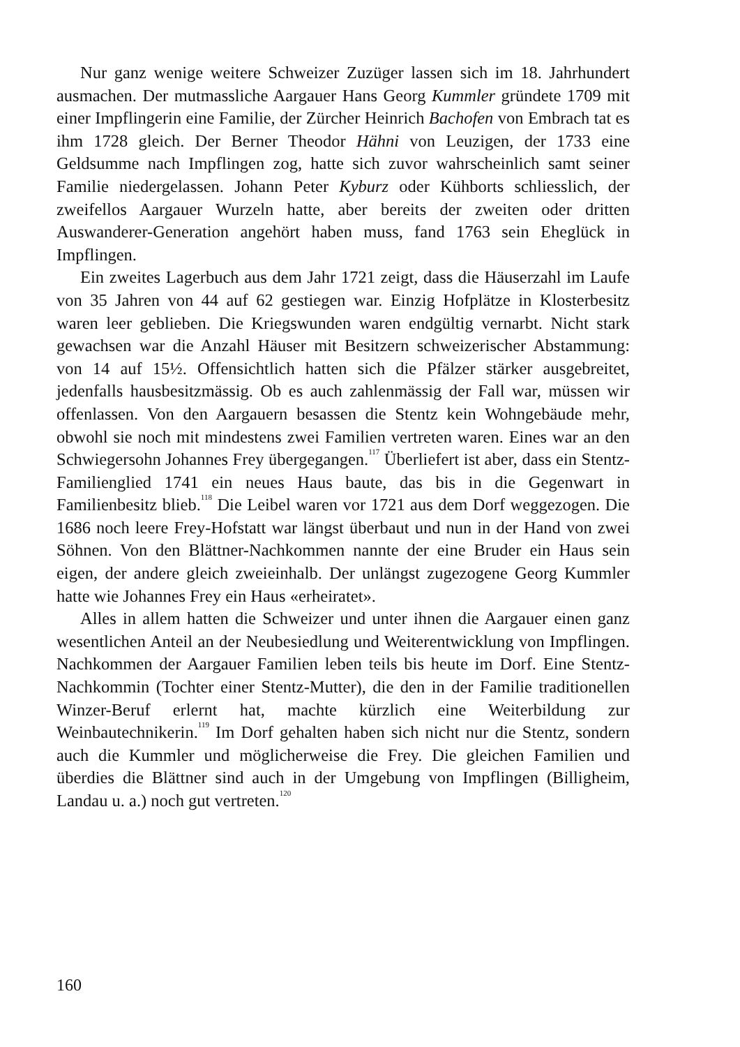Nur ganz wenige weitere Schweizer Zuzüger lassen sich im 18. Jahrhundert ausmachen. Der mutmassliche Aargauer Hans Georg Kummler gründete 1709 mit einer Impflingerin eine Familie, der Zürcher Heinrich Bachofen von Embrach tat es ihm 1728 gleich. Der Berner Theodor Hähni von Leuzigen, der 1733 eine Geldsumme nach Impflingen zog, hatte sich zuvor wahrscheinlich samt seiner Familie niedergelassen. Johann Peter Kyburz oder Kühborts schliesslich, der zweifellos Aargauer Wurzeln hatte, aber bereits der zweiten oder dritten Auswanderer-Generation angehört haben muss, fand 1763 sein Eheglück in Impflingen.
Ein zweites Lagerbuch aus dem Jahr 1721 zeigt, dass die Häuserzahl im Laufe von 35 Jahren von 44 auf 62 gestiegen war. Einzig Hofplätze in Klosterbesitz waren leer geblieben. Die Kriegswunden waren endgültig vernarbt. Nicht stark gewachsen war die Anzahl Häuser mit Besitzern schweizerischer Abstammung: von 14 auf 15½. Offensichtlich hatten sich die Pfälzer stärker ausgebreitet, jedenfalls hausbesitzmässig. Ob es auch zahlenmässig der Fall war, müssen wir offenlassen. Von den Aargauern besassen die Stentz kein Wohngebäude mehr, obwohl sie noch mit mindestens zwei Familien vertreten waren. Eines war an den Schwiegersohn Johannes Frey übergegangen.<sup>117</sup> Überliefert ist aber, dass ein Stentz-Familienglied 1741 ein neues Haus baute, das bis in die Gegenwart in Familienbesitz blieb.<sup>118</sup> Die Leibel waren vor 1721 aus dem Dorf weggezogen. Die 1686 noch leere Frey-Hofstatt war längst überbaut und nun in der Hand von zwei Söhnen. Von den Blättner-Nachkommen nannte der eine Bruder ein Haus sein eigen, der andere gleich zweieinhalb. Der unlängst zugezogene Georg Kummler hatte wie Johannes Frey ein Haus «erheiratet».
Alles in allem hatten die Schweizer und unter ihnen die Aargauer einen ganz wesentlichen Anteil an der Neubesiedlung und Weiterentwicklung von Impflingen. Nachkommen der Aargauer Familien leben teils bis heute im Dorf. Eine Stentz-Nachkommin (Tochter einer Stentz-Mutter), die den in der Familie traditionellen Winzer-Beruf erlernt hat, machte kürzlich eine Weiterbildung zur Weinbautechnikerin.<sup>119</sup> Im Dorf gehalten haben sich nicht nur die Stentz, sondern auch die Kummler und möglicherweise die Frey. Die gleichen Familien und überdies die Blättner sind auch in der Umgebung von Impflingen (Billigheim, Landau u. a.) noch gut vertreten.<sup>120</sup>
160